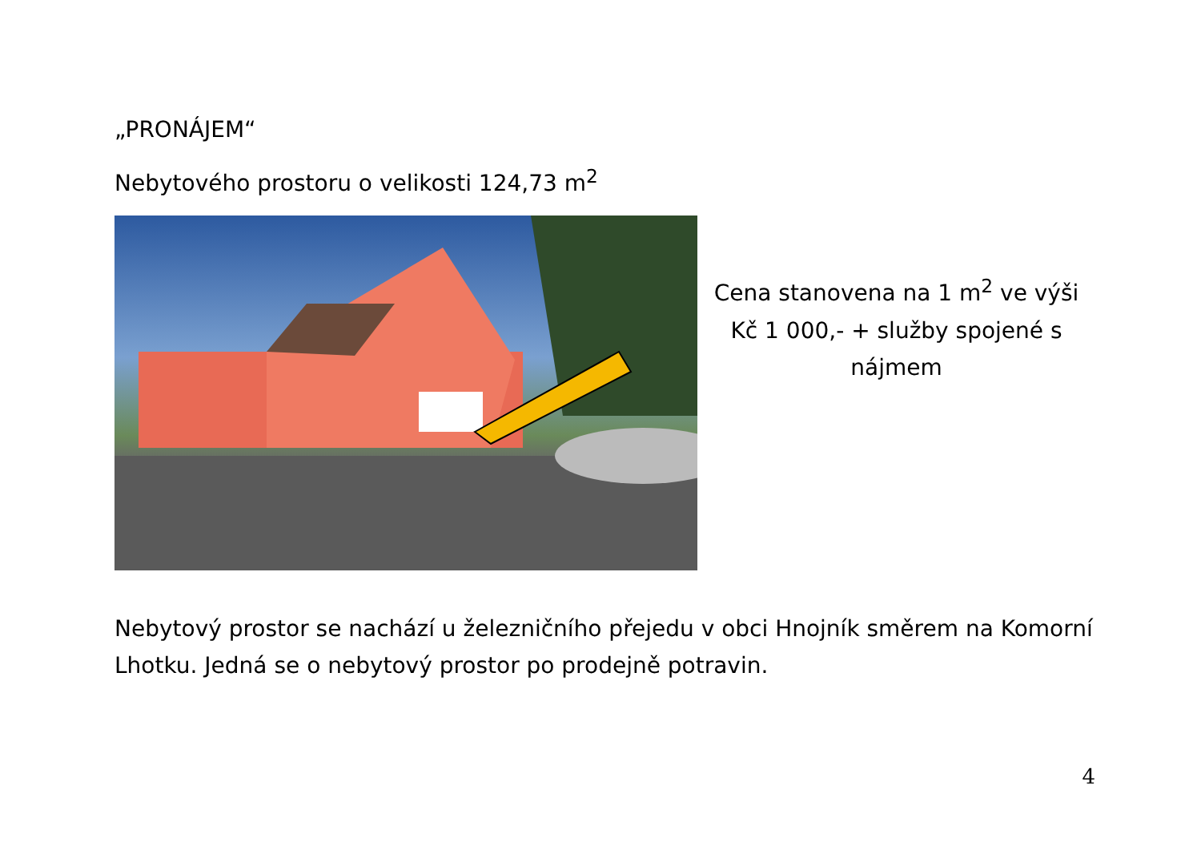„PRONÁJEM“
Nebytového prostoru o velikosti 124,73 m<sup>2</sup>
Cena stanovena na 1 m<sup>2</sup> ve výši
Kč 1 000,- + služby spojené s
nájmem
Nebytový prostor se nachází u železničního přejedu v obci Hnojník směrem na Komorní Lhotku. Jedná se o nebytový prostor po prodejně potravin.
4